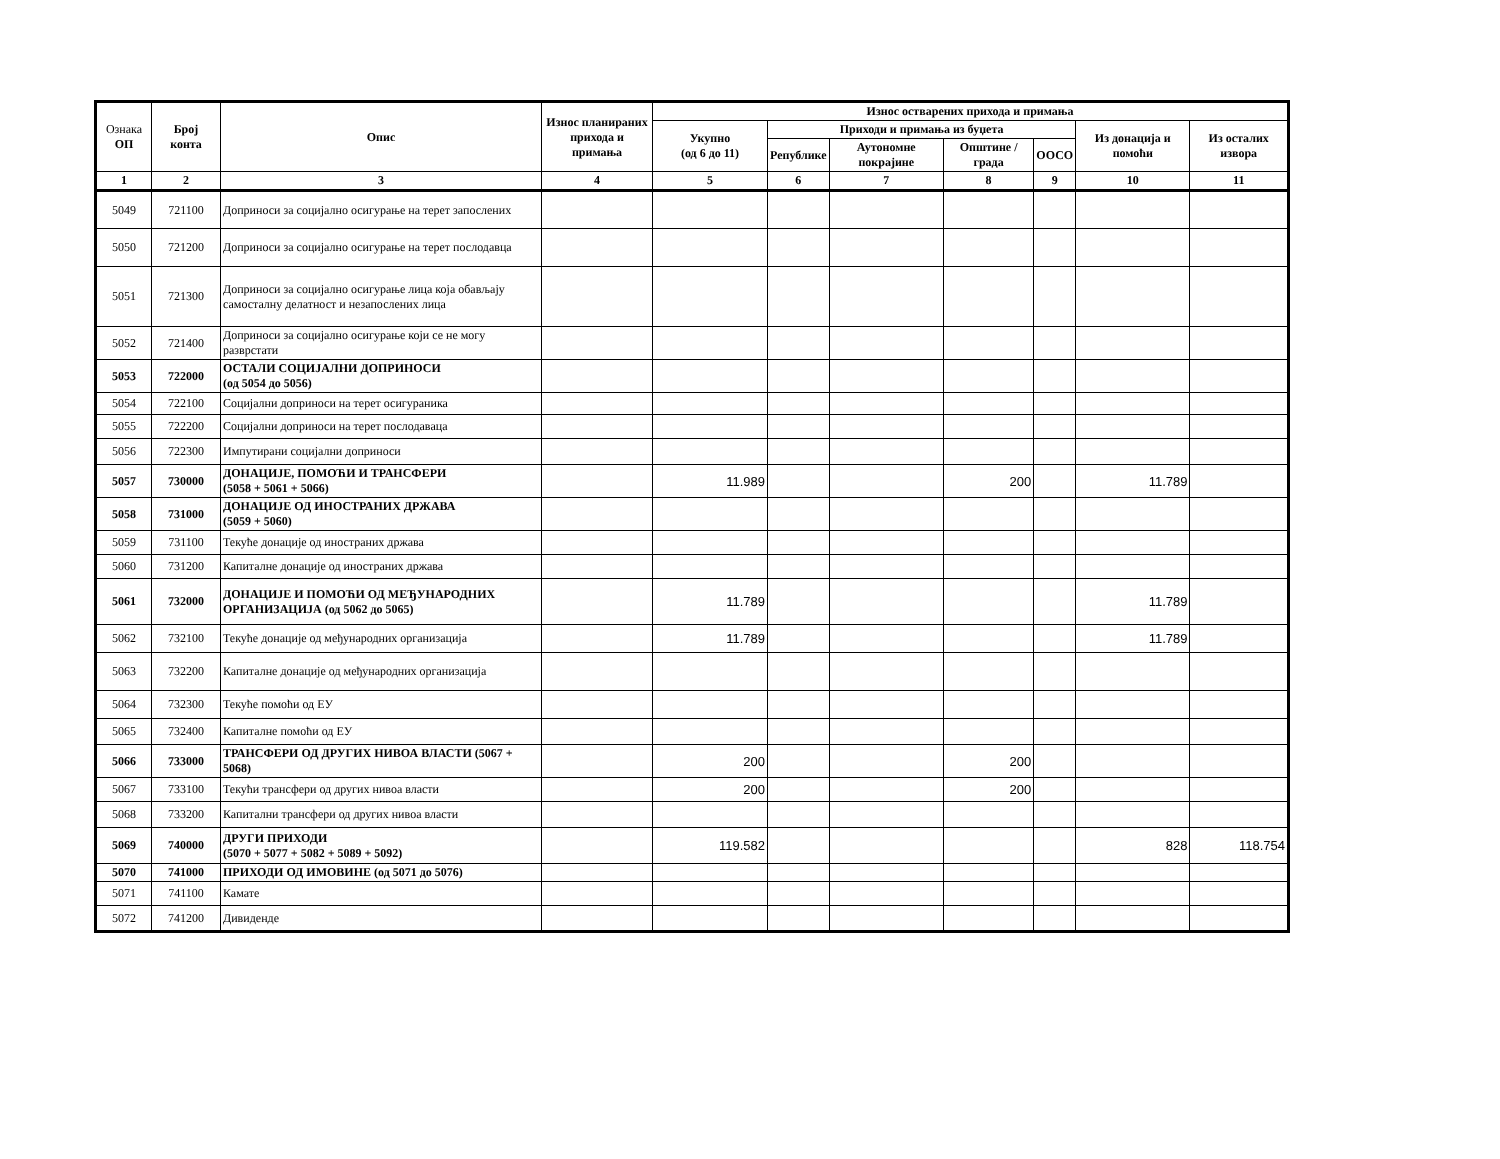| Ознака ОП | Број конта | Опис | Износ планираних прихода и примања | Износ остварених прихода и примања | | | | | | |
| --- | --- | --- | --- | --- | --- | --- | --- | --- | --- | --- |
| | | | | Укупно (од 6 до 11) | Приходи и примања из буџета | | | | Из донација и помоћи | Из осталих извора |
| | | | | | Републике | Аутономне покрајине | Општине / града | ООСО | | |
| 1 | 2 | 3 | 4 | 5 | 6 | 7 | 8 | 9 | 10 | 11 |
| 5049 | 721100 | Доприноси за социјално осигурање на терет запослених | | | | | | | | |
| 5050 | 721200 | Доприноси за социјално осигурање на терет послодавца | | | | | | | | |
| 5051 | 721300 | Доприноси за социјално осигурање лица која обављају самосталну делатност и незапослених лица | | | | | | | | |
| 5052 | 721400 | Доприноси за социјално осигурање који се не могу разврстати | | | | | | | | |
| 5053 | 722000 | ОСТАЛИ СОЦИЈАЛНИ ДОПРИНОСИ (од 5054 до 5056) | | | | | | | | |
| 5054 | 722100 | Социјални доприноси на терет осигураника | | | | | | | | |
| 5055 | 722200 | Социјални доприноси на терет послодаваца | | | | | | | | |
| 5056 | 722300 | Импутирани социјални доприноси | | | | | | | | |
| 5057 | 730000 | ДОНАЦИЈЕ, ПОМОЋИ И ТРАНСФЕРИ (5058 + 5061 + 5066) | | 11.989 | | | 200 | | 11.789 | |
| 5058 | 731000 | ДОНАЦИЈЕ ОД ИНОСТРАНИХ ДРЖАВА (5059 + 5060) | | | | | | | | |
| 5059 | 731100 | Текуће донације од иностраних држава | | | | | | | | |
| 5060 | 731200 | Капиталне донације од иностраних држава | | | | | | | | |
| 5061 | 732000 | ДОНАЦИЈЕ И ПОМОЋИ ОД МЕЂУНАРОДНИХ ОРГАНИЗАЦИЈА (од 5062 до 5065) | | 11.789 | | | | | 11.789 | |
| 5062 | 732100 | Текуће донације од међународних организација | | 11.789 | | | | | 11.789 | |
| 5063 | 732200 | Капиталне донације од међународних организација | | | | | | | | |
| 5064 | 732300 | Текуће помоћи од ЕУ | | | | | | | | |
| 5065 | 732400 | Капиталне помоћи од ЕУ | | | | | | | | |
| 5066 | 733000 | ТРАНСФЕРИ ОД ДРУГИХ НИВОА ВЛАСТИ (5067 + 5068) | | 200 | | | 200 | | | |
| 5067 | 733100 | Текући трансфери од других нивоа власти | | 200 | | | 200 | | | |
| 5068 | 733200 | Капитални трансфери од других нивоа власти | | | | | | | | |
| 5069 | 740000 | ДРУГИ ПРИХОДИ (5070 + 5077 + 5082 + 5089 + 5092) | | 119.582 | | | | | 828 | 118.754 |
| 5070 | 741000 | ПРИХОДИ ОД ИМОВИНЕ (од 5071 до 5076) | | | | | | | | |
| 5071 | 741100 | Камате | | | | | | | | |
| 5072 | 741200 | Дивиденде | | | | | | | | |